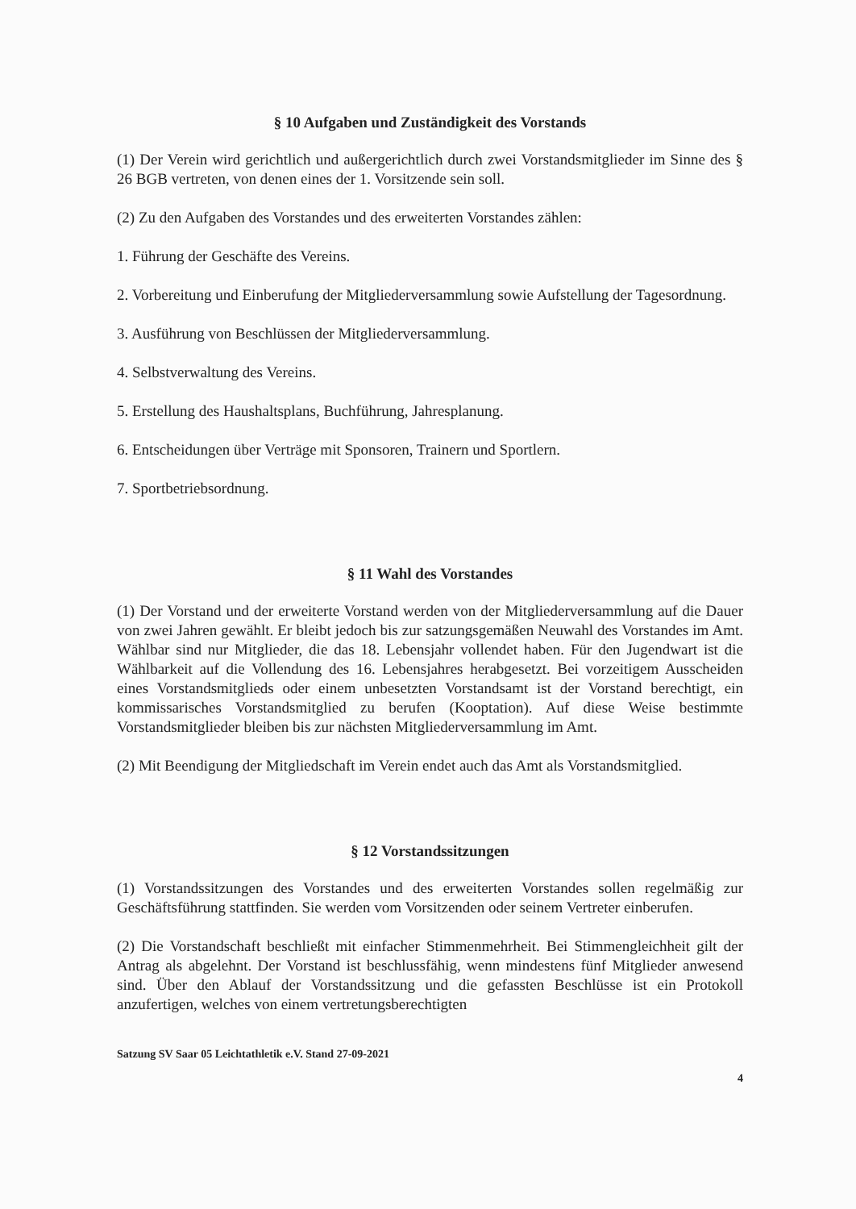§ 10 Aufgaben und Zuständigkeit des Vorstands
(1) Der Verein wird gerichtlich und außergerichtlich durch zwei Vorstandsmitglieder im Sinne des § 26 BGB vertreten, von denen eines der 1. Vorsitzende sein soll.
(2) Zu den Aufgaben des Vorstandes und des erweiterten Vorstandes zählen:
1. Führung der Geschäfte des Vereins.
2. Vorbereitung und Einberufung der Mitgliederversammlung sowie Aufstellung der Tagesordnung.
3. Ausführung von Beschlüssen der Mitgliederversammlung.
4. Selbstverwaltung des Vereins.
5. Erstellung des Haushaltsplans, Buchführung, Jahresplanung.
6. Entscheidungen über Verträge mit Sponsoren, Trainern und Sportlern.
7. Sportbetriebsordnung.
§ 11 Wahl des Vorstandes
(1) Der Vorstand und der erweiterte Vorstand werden von der Mitgliederversammlung auf die Dauer von zwei Jahren gewählt. Er bleibt jedoch bis zur satzungsgemäßen Neuwahl des Vorstandes im Amt. Wählbar sind nur Mitglieder, die das 18. Lebensjahr vollendet haben. Für den Jugendwart ist die Wählbarkeit auf die Vollendung des 16. Lebensjahres herabgesetzt. Bei vorzeitigem Ausscheiden eines Vorstandsmitglieds oder einem unbesetzten Vorstandsamt ist der Vorstand berechtigt, ein kommissarisches Vorstandsmitglied zu berufen (Kooptation). Auf diese Weise bestimmte Vorstandsmitglieder bleiben bis zur nächsten Mitgliederversammlung im Amt.
(2) Mit Beendigung der Mitgliedschaft im Verein endet auch das Amt als Vorstandsmitglied.
§ 12 Vorstandssitzungen
(1) Vorstandssitzungen des Vorstandes und des erweiterten Vorstandes sollen regelmäßig zur Geschäftsführung stattfinden. Sie werden vom Vorsitzenden oder seinem Vertreter einberufen.
(2) Die Vorstandschaft beschließt mit einfacher Stimmenmehrheit. Bei Stimmengleichheit gilt der Antrag als abgelehnt. Der Vorstand ist beschlussfähig, wenn mindestens fünf Mitglieder anwesend sind. Über den Ablauf der Vorstandssitzung und die gefassten Beschlüsse ist ein Protokoll anzufertigen, welches von einem vertretungsberechtigten
Satzung SV Saar 05 Leichtathletik e.V. Stand 27-09-2021 4